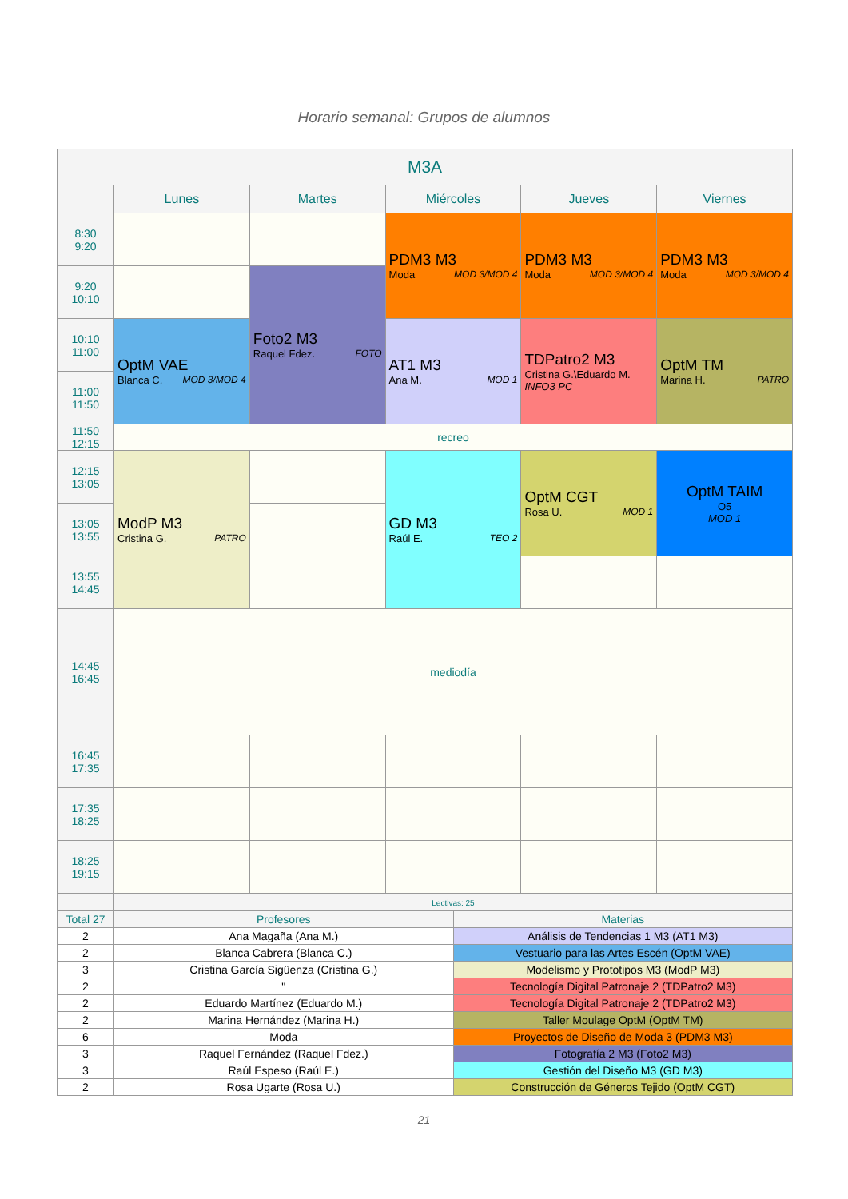Horario semanal: Grupos de alumnos
| M3A | | | | | |
| --- | --- | --- | --- | --- | --- |
| | Lunes | Martes | Miércoles | Jueves | Viernes |
| 8:30 9:20 | | | PDM3 M3 Moda MOD 3/MOD 4 | PDM3 M3 Moda MOD 3/MOD 4 | PDM3 M3 Moda MOD 3/MOD 4 |
| 9:20 10:10 | | Foto2 M3 Raquel Fdez. FOTO | | | |
| 10:10 11:00 | OptM VAE Blanca C. MOD 3/MOD 4 | | AT1 M3 Ana M. MOD 1 | TDPatro2 M3 Cristina G.\Eduardo M. INFO3 PC | OptM TM Marina H. PATRO |
| 11:00 11:50 | | | | | |
| 11:50 12:15 | recreo | | | | |
| 12:15 13:05 | ModP M3 Cristina G. PATRO | | GD M3 Raúl E. TEO 2 | OptM CGT Rosa U. MOD 1 | OptM TAIM O5 MOD 1 |
| 13:05 13:55 | | | | | |
| 13:55 14:45 | | | | | |
| 14:45 16:45 | mediodía | | | | |
| 16:45 17:35 | | | | | |
| 17:35 18:25 | | | | | |
| 18:25 19:15 | | | | | |
| | Lectivas: 25 | |
| Total 27 | Profesores | Materias |
| 2 | Ana Magaña (Ana M.) | Análisis de Tendencias 1 M3 (AT1 M3) |
| 2 | Blanca Cabrera (Blanca C.) | Vestuario para las Artes Escén (OptM VAE) |
| 3 | Cristina García Sigüenza (Cristina G.) | Modelismo y Prototipos M3 (ModP M3) |
| 2 | " | Tecnología Digital Patronaje 2 (TDPatro2 M3) |
| 2 | Eduardo Martínez (Eduardo M.) | Tecnología Digital Patronaje 2 (TDPatro2 M3) |
| 2 | Marina Hernández (Marina H.) | Taller Moulage OptM (OptM TM) |
| 6 | Moda | Proyectos de Diseño de Moda 3 (PDM3 M3) |
| 3 | Raquel Fernández (Raquel Fdez.) | Fotografía 2 M3 (Foto2 M3) |
| 3 | Raúl Espeso (Raúl E.) | Gestión del Diseño M3 (GD M3) |
| 2 | Rosa Ugarte (Rosa U.) | Construcción de Géneros Tejido (OptM CGT) |
21